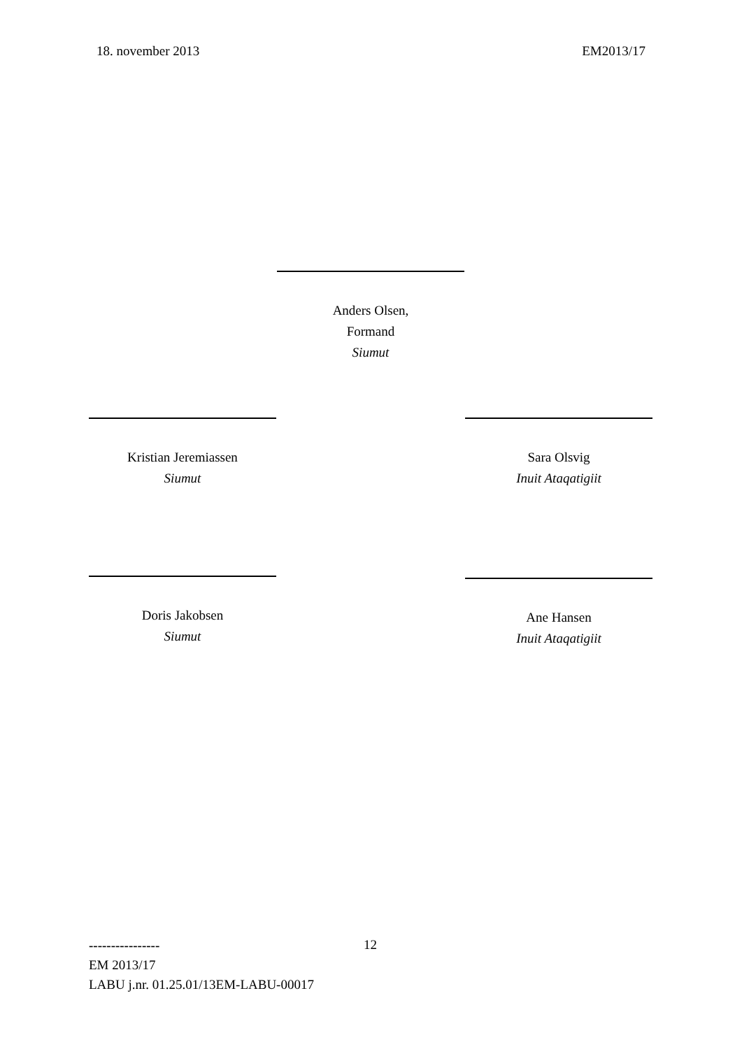18. november 2013 EM2013/17
Anders Olsen,
Formand
Siumut
Kristian Jeremiassen
Siumut
Sara Olsvig
Inuit Ataqatigiit
Doris Jakobsen
Siumut
Ane Hansen
Inuit Ataqatigiit
----------------
EM 2013/17
LABU j.nr. 01.25.01/13EM-LABU-00017
12